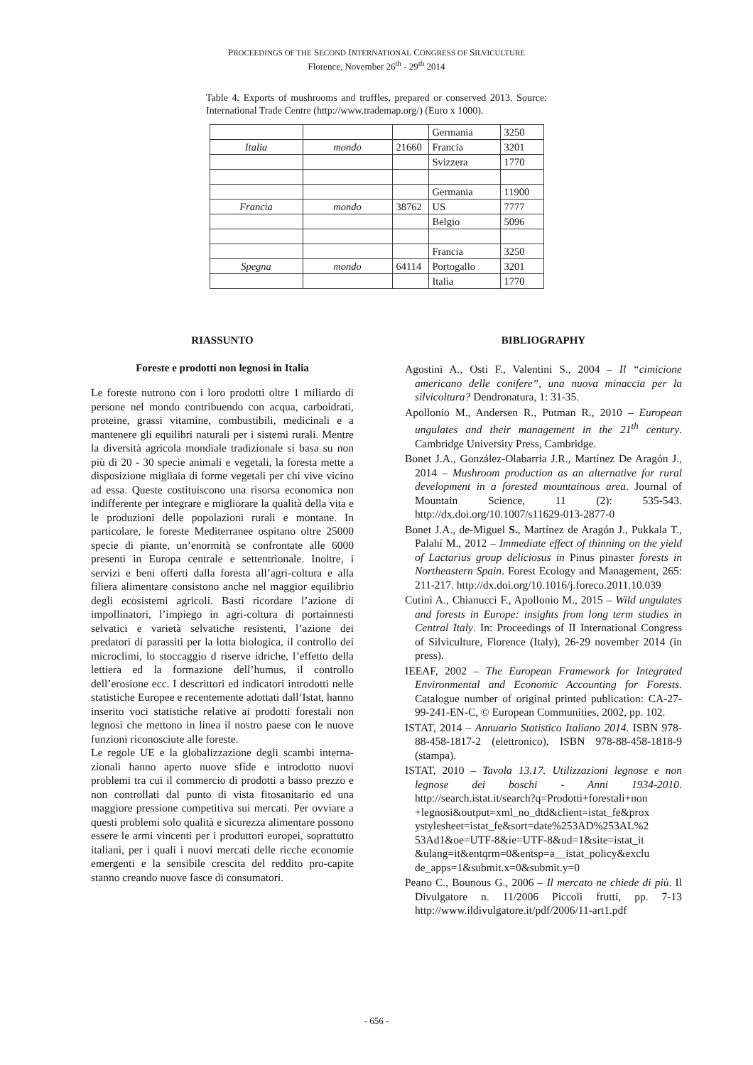PROCEEDINGS OF THE SECOND INTERNATIONAL CONGRESS OF SILVICULTURE
Florence, November 26<sup>th</sup> - 29<sup>th</sup> 2014
Table 4. Exports of mushrooms and truffles, prepared or conserved 2013. Source: International Trade Centre (http://www.trademap.org/) (Euro x 1000).
| | | | Germania | 3250 |
| Italia | mondo | 21660 | Francia | 3201 |
| | | | Svizzera | 1770 |
| | | | Germania | 11900 |
| Francia | mondo | 38762 | US | 7777 |
| | | | Belgio | 5096 |
| | | | Francia | 3250 |
| Spegna | mondo | 64114 | Portogallo | 3201 |
| | | | Italia | 1770 |
RIASSUNTO
Foreste e prodotti non legnosi in Italia
Le foreste nutrono con i loro prodotti oltre 1 miliardo di persone nel mondo contribuendo con acqua, carboidrati, proteine, grassi vitamine, combustibili, medicinali e a mantenere gli equilibri naturali per i sistemi rurali. Mentre la diversità agricola mondiale tradizionale si basa su non più di 20 - 30 specie animali e vegetali, la foresta mette a disposizione migliaia di forme vegetali per chi vive vicino ad essa. Queste costituiscono una risorsa economica non indifferente per integrare e migliorare la qualità della vita e le produzioni delle popolazioni rurali e montane. In particolare, le foreste Mediterranee ospitano oltre 25000 specie di piante, un’enormità se confrontate alle 6000 presenti in Europa centrale e settentrionale. Inoltre, i servizi e beni offerti dalla foresta all’agri-coltura e alla filiera alimentare consistono anche nel maggior equilibrio degli ecosistemi agricoli. Basti ricordare l’azione di impollinatori, l’impiego in agri-coltura di portainnesti selvatici e varietà selvatiche resistenti, l’azione dei predatori di parassiti per la lotta biologica, il controllo dei microclimi, lo stoccaggio d riserve idriche, l’effetto della lettiera ed la formazione dell’humus, il controllo dell’erosione ecc. I descrittori ed indicatori introdotti nelle statistiche Europee e recentemente adottati dall’Istat, hanno inserito voci statistiche relative ai prodotti forestali non legnosi che mettono in linea il nostro paese con le nuove funzioni riconosciute alle foreste.
Le regole UE e la globalizzazione degli scambi interna-zionali hanno aperto nuove sfide e introdotto nuovi problemi tra cui il commercio di prodotti a basso prezzo e non controllati dal punto di vista fitosanitario ed una maggiore pressione competitiva sui mercati. Per ovviare a questi problemi solo qualità e sicurezza alimentare possono essere le armi vincenti per i produttori europei, soprattutto italiani, per i quali i nuovi mercati delle ricche economie emergenti e la sensibile crescita del reddito pro-capite stanno creando nuove fasce di consumatori.
BIBLIOGRAPHY
Agostini A., Osti F., Valentini S., 2004 – Il “cimicione americano delle conifere”, una nuova minaccia per la silvicoltura? Dendronatura, 1: 31-35.
Apollonio M., Andersen R., Putman R., 2010 – European ungulates and their management in the 21<sup>th</sup> century. Cambridge University Press, Cambridge.
Bonet J.A., González-Olabarria J.R., Martínez De Aragón J., 2014 – Mushroom production as an alternative for rural development in a forested mountainous area. Journal of Mountain Science, 11 (2): 535-543. http://dx.doi.org/10.1007/s11629-013-2877-0
Bonet J.A., de-Miguel S., Martínez de Aragón J., Pukkala T., Palahí M., 2012 – Immediate effect of thinning on the yield of Lactarius group deliciosus in Pinus pinaster forests in Northeastern Spain. Forest Ecology and Management, 265: 211-217. http://dx.doi.org/10.1016/j.foreco.2011.10.039
Cutini A., Chianucci F., Apollonio M., 2015 – Wild ungulates and forests in Europe: insights from long term studies in Central Italy. In: Proceedings of II International Congress of Silviculture, Florence (Italy), 26-29 november 2014 (in press).
IEEAF, 2002 – The European Framework for Integrated Environmental and Economic Accounting for Forests. Catalogue number of original printed publication: CA-27-99-241-EN-C, © European Communities, 2002, pp. 102.
ISTAT, 2014 – Annuario Statistico Italiano 2014. ISBN 978-88-458-1817-2 (elettronico), ISBN 978-88-458-1818-9 (stampa).
ISTAT, 2010 – Tavola 13.17. Utilizzazioni legnose e non legnose dei boschi - Anni 1934-2010. http://search.istat.it/search?q=Prodotti+forestali+non +legnosi&output=xml_no_dtd&client=istat_fe&prox ystylesheet=istat_fe&sort=date%253AD%253AL%2 53Ad1&oe=UTF-8&ie=UTF-8&ud=1&site=istat_it &ulang=it&entqrm=0&entsp=a__istat_policy&exclu de_apps=1&submit.x=0&submit.y=0
Peano C., Bounous G., 2006 – Il mercato ne chiede di più. Il Divulgatore n. 11/2006 Piccoli frutti, pp. 7-13 http://www.ildivulgatore.it/pdf/2006/11-art1.pdf
- 656 -